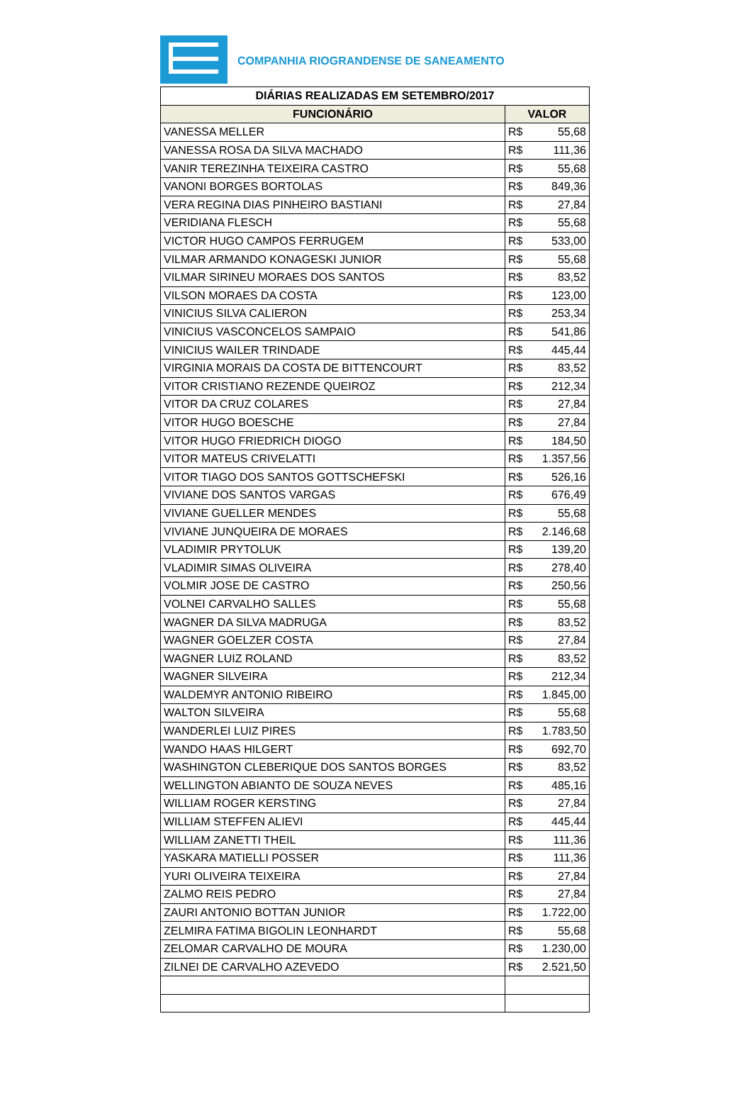COMPANHIA RIOGRANDENSE DE SANEAMENTO
| DIÁRIAS REALIZADAS EM SETEMBRO/2017 | |
| --- | --- |
| FUNCIONÁRIO | VALOR |
| VANESSA MELLER | R$ 55,68 |
| VANESSA ROSA DA SILVA MACHADO | R$ 111,36 |
| VANIR TEREZINHA TEIXEIRA CASTRO | R$ 55,68 |
| VANONI BORGES BORTOLAS | R$ 849,36 |
| VERA REGINA DIAS PINHEIRO BASTIANI | R$ 27,84 |
| VERIDIANA FLESCH | R$ 55,68 |
| VICTOR HUGO CAMPOS FERRUGEM | R$ 533,00 |
| VILMAR ARMANDO KONAGESKI JUNIOR | R$ 55,68 |
| VILMAR SIRINEU MORAES DOS SANTOS | R$ 83,52 |
| VILSON MORAES DA COSTA | R$ 123,00 |
| VINICIUS SILVA CALIERON | R$ 253,34 |
| VINICIUS VASCONCELOS SAMPAIO | R$ 541,86 |
| VINICIUS WAILER TRINDADE | R$ 445,44 |
| VIRGINIA MORAIS DA COSTA DE BITTENCOURT | R$ 83,52 |
| VITOR CRISTIANO REZENDE QUEIROZ | R$ 212,34 |
| VITOR DA CRUZ COLARES | R$ 27,84 |
| VITOR HUGO BOESCHE | R$ 27,84 |
| VITOR HUGO FRIEDRICH DIOGO | R$ 184,50 |
| VITOR MATEUS CRIVELATTI | R$ 1.357,56 |
| VITOR TIAGO DOS SANTOS GOTTSCHEFSKI | R$ 526,16 |
| VIVIANE DOS SANTOS VARGAS | R$ 676,49 |
| VIVIANE GUELLER MENDES | R$ 55,68 |
| VIVIANE JUNQUEIRA DE MORAES | R$ 2.146,68 |
| VLADIMIR PRYTOLUK | R$ 139,20 |
| VLADIMIR SIMAS OLIVEIRA | R$ 278,40 |
| VOLMIR JOSE DE CASTRO | R$ 250,56 |
| VOLNEI CARVALHO SALLES | R$ 55,68 |
| WAGNER DA SILVA MADRUGA | R$ 83,52 |
| WAGNER GOELZER COSTA | R$ 27,84 |
| WAGNER LUIZ ROLAND | R$ 83,52 |
| WAGNER SILVEIRA | R$ 212,34 |
| WALDEMYR ANTONIO RIBEIRO | R$ 1.845,00 |
| WALTON SILVEIRA | R$ 55,68 |
| WANDERLEI LUIZ PIRES | R$ 1.783,50 |
| WANDO HAAS HILGERT | R$ 692,70 |
| WASHINGTON CLEBERIQUE DOS SANTOS BORGES | R$ 83,52 |
| WELLINGTON ABIANTO DE SOUZA NEVES | R$ 485,16 |
| WILLIAM ROGER KERSTING | R$ 27,84 |
| WILLIAM STEFFEN ALIEVI | R$ 445,44 |
| WILLIAM ZANETTI THEIL | R$ 111,36 |
| YASKARA MATIELLI POSSER | R$ 111,36 |
| YURI OLIVEIRA TEIXEIRA | R$ 27,84 |
| ZALMO REIS PEDRO | R$ 27,84 |
| ZAURI ANTONIO BOTTAN JUNIOR | R$ 1.722,00 |
| ZELMIRA FATIMA BIGOLIN LEONHARDT | R$ 55,68 |
| ZELOMAR CARVALHO DE MOURA | R$ 1.230,00 |
| ZILNEI DE CARVALHO AZEVEDO | R$ 2.521,50 |